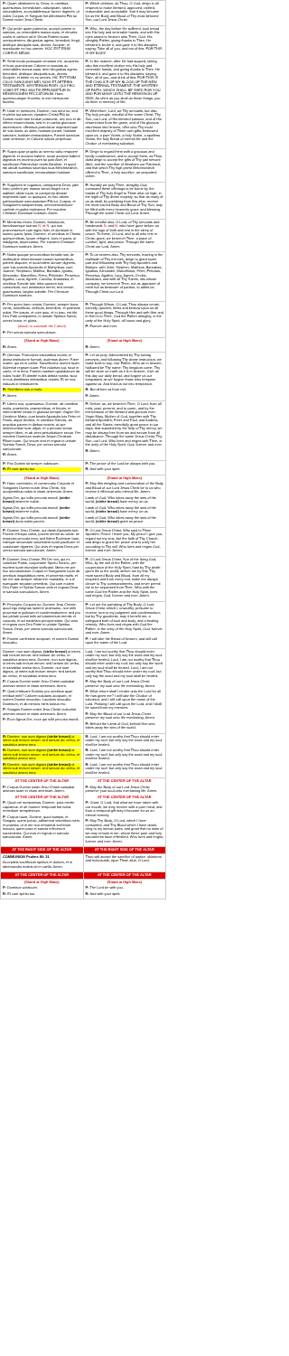| P: Quam oblationem tu, Deus, in omnibus, quaesumus, benedictam, adscriptam, ratam, rationabilem, acceptabilemque facere digneris: ut nobis Corpus, et Sanguis fiat dilectissimi Filii tui Domini nostri Jesu Christi. | P: Which oblation, do Thou, O God, deign in all respects to make blessed, approved, ratified, reasonable and acceptable: that it may become for us the Body and Blood of Thy most beloved Son, our Lord Jesus Christ. |
| P: Qui pridie quam pateretur, accepit panem in sanctas, ac venerabiles manus suas, et elevatis oculis in caelum ad te Deum Patrem suum omnipotentem, tibi gratias agens, benedixit, fregit, deditque discipulis suis, dicens: Accipite, et manducate ex hoc omnes. HOC EST ENIM CORPUS MEUM. | P: Who, the day before He suffered, took bread into His holy and venerable hands, and with His eyes raised to heaven unto Thee, God, His almighty Father, giving thanks to Thee, He blessed it, broke it, and gave it to His disciples saying: Take all of you, and eat of this: FOR THIS IS MY BODY. |
| P: Simili modo postquam cenatum est, accipiens et hunc praeclarum Calicem in sanctas ac venerabiles manus suas: item tibi gratias agens, benedixit, deditque discipulis suis, dicens: Accipite, et bibite ex eo omnes. HIC EST ENIM CALIX SANGUINIS MEI, NOVI ET AETERNI TESTAMENTI: MYSTERIUM FIDEI: QUI PRO VOBIS ET PRO MULTIS EFFUNDETUR IN REMISSIONEM PECCATORUM. Haec quotiescumque feceritis, in mei memoriam facietis. | P: In like manner, after He had supped, taking also this excellent chalice into His holy and venerable hands, and giving thanks to Thee, He blessed it, and gave it to His disciples, saying: Take, all of you, and drink of this: FOR THIS IS THE CHALICE OF MY BLOOD OF THE NEW AND ETERNAL TESTAMENT: THE MYSTERY OF FAITH: WHICH SHALL BE SHED FOR YOU AND FOR MANY UNTO THE REMISSION OF SINS. As often as you shall do these things, you do them in memory of Me. |
| P: Unde et memores, Domine, nos servi tui, sed et plebs tua sancta, ejusdem Christi Filii tui Domini nostri tam beatae passionis, nec non et ab inferis resurrectionis, sed et in caelos gloriosae ascensionis: offerimus praeclarae majestati tuae de tuis donis, ac datis, hostiam puram, hostiam sanctam, hostiam immaculatam, Panem sanctum vitae aeternae, et Calicem salutis perpetuae. | P: Wherefore, Lord, we Thy servants, but also Thy holy people, mindful of the same Christ, Thy Son, our Lord, of His blessed passion, and of His resurrection from the grave, and of His glorious ascension into heaven, offer unto Thy most excellent majesty of Thine own gifts, bestowed upon us, a pure Victim, a holy Victim, a spotless Victim, the holy Bread of eternal life and the Chalice of everlasting salvation. |
| P: Supra quae propitio ac sereno vultu respicere digneris: et accepta habere, sicuti accepta habere dignatus es munera pueri tui justi Abel, et sacrificium Patriarchae nostri Abrahae: et quod tibi obtulit summus sacerdos tuus Melchisedech, sanctum sacrificium, immaculatam hostiam. | P: Deign to regard them with a gracious and kindly countenance, and to accept them, as Thou didst deign to accept the gifts of Thy just servant Abel, and the sacrifice of Abraham our Patriarch, and that which Thy high priest Melchisedech offered to Thee, a holy sacrifice, an unspotted victim. |
| P: Supplices te rogamus, omnipotens Deus: jube haec perferri per manus sancti Angeli tui in sublime altare tuum, in conspectu divinae majestatis tuae: ut quotquot, ex hac altaris participatione sacrosanctum Filii tui, Corpus, et Sanguinem sumpserimus, omni benedictione caelesti et gratia repleamur. Per eundem Christum Dominum nostrum. Amen. | P: Humbly we pray Thee, almighty God, command these offerings to be borne by the hands of Thy holy Angel to Thine altar on high, in the sight of Thy divine majesty, so that as many of us as shall, by partaking from this altar, receive the most sacred Body and Blood of Thy Son, may be filled with every heavenly grace and blessing. Through the same Christ our Lord. Amen. |
| P: Memento etiam, Domine, famulorum, famularumque tuarum N. et N. qui nos praecesserunt cum signo fidei, et dormiunt in somno pacis. Ipsis, Domine, et omnibus in Christo quiescentibus, locum refrigerii, lucis et pacis, ut indulgeas, deprecamur. Per eundem Christum Dominum nostrum. Amen. | P: Be mindful also, O Lord, of Thy servants and handmaids N. and N. who have gone before us with the sign of faith and rest in the sleep of peace. To these, O Lord, and to all who rest in Christ, grant, we beseech Thee, a place of comfort, light, and peace. Through the same Christ our Lord. Amen. |
| P: Nobis quoque peccatoribus famulis tuis, de multitudine miserationum tuarum sperantibus, partem aliquam, et societatem donare digneris, cum tuis sanctis Apostolis et Martyribus: cum Joanne, Stephano, Matthia, Barnaba, Ignatio, Alexandro, Marcellino, Petro, Felicitate, Perpetua, Agatha, Lucia, Agnete, Caecilia, Anastasia, et omnibus Sanctis tuis: intra quorum nos consortium, non aestimator meriti, sed veniae, quaesumus, largitor admitte. Per Christum Dominum nostrum. | P: To us sinners also, Thy servants, trusting in the multitude of Thy mercies, deign to grant some part and fellowship with Thy holy Apostles and Martyrs: with John, Stephen, Matthias, Barnabas, Ignatius, Alexander, Marcellinus, Peter, Felicitas, Perpetua, Agatha, Lucy, Agnes, Cecilia, Anastasia, and with all Thy Saints, into whose company, we beseech Thee, not as appraiser of merit but as bestower of pardon, to admit us. Through Christ our Lord. |
| P: Per quem haec omnia, Domine, semper bona creas, sanctificas, vivificas, benedicis, et praestas nobis. Per ipsum, et cum ipso, et in ipso, est tibi Deo Patri omnipotenti, in unitate Spiritus Sancti, omnis honor, et gloria. (aloud, to conclude the Canon) P: Per omnia saecula saeculorum. | P: Through Whom, O Lord, Thou always create, sanctify, quicken, bless and bestow upon us all these good things. Through Him and with Him and in Him is to Thee, God the Father almighty, in the unity of the Holy Spirit, all honor and glory. P: Forever and ever. |
| (Stand at High Mass) R: Amen. | (Stand at High Mass) R: Amen. |
| P: Oremus. Praeceptis salutaribus moniti, et divina institutione formati, audemus dicere: Pater noster, qui es in caelis: Sanctificetur nomen tuum: Adveniat regnum tuum: Fiat voluntas tua, sicut in caelo, et in terra. Panem nostrum quotidianum da nobis hodie: Et dimitte nobis debita nostra, sicut et nos dimittimus debitoribus nostris. Et ne nos inducas in tentationem. R: Sed libera nos a malo. P: Amen. | P: Let us pray. Admonished by Thy saving precepts, and following Thy divine instruction, we make bold to say: Our Father, Who art in heaven, hallowed be Thy name; Thy kingdom come; Thy will be done on earth as it is in heaven. Give us this day our daily bread; and forgive us our trespasses as we forgive those who trespass against us. And lead us not into temptation. R: But deliver us from evil. P: Amen. |
| P: Libera nos, quaesumus, Domine, ab omnibus malis, praeteritis, praesentibus, et futuris: et intercedente beata et gloriosa semper Virgine Dei Genitrice Maria, cum beatis Apostolis tuis Petro et Paulo, atque Andrea, et omnibus Sanctis, da propitius pacem in diebus nostris: ut ope misericordiae tuae adjuti, et a peccato simus semper liberi, et ab omni perturbatione securi. Per eundem Dominum nostrum Jesum Christum Filium tuum. Qui tecum vivit et regnat in unitate Spiritus Sancti, Deus, per omnia saecula saeculorum. R: Amen. | P: Deliver us, we beseech Thee, O Lord, from all evils, past, present, and to come; and by the intercession of the blessed and glorious ever-Virgin Mary, Mother of God, together with Thy blessed Apostles, Peter and Paul, and Andrew, and all the Saints, mercifully grant peace in our days, that sustained by the help of Thy mercy, we may be always free from sin and secure from all disturbance. Through the same Jesus Christ, Thy Son, our Lord, Who lives and reigns with Thee, in the unity of the Holy Spirit, God, forever and ever. R: Amen. |
| P: Pax Domini sit semper vobiscum. R: Et cum spiritu tuo. | P: The peace of the Lord be always with you. R: And with your spirit. |
| (Stand at High Mass) P: Haec commixtio, et consecratio Corporis et Sanguinis Domini nostri Jesu Christi, fiat accipientibus nobis in vitam aeternam. Amen. Agnus Dei, qui tollis peccata mundi: (strike breast) miserere nobis. Agnus Dei, qui tollis peccata mundi: (strike breast) miserere nobis. Agnus Dei, qui tollis peccata mundi: (strike breast) dona nobis pacem. | (Stand at High Mass) P: May this mingling and consecration of the Body and Blood of our Lord Jesus Christ be to us who receive it effectual unto eternal life. Amen. Lamb of God, Who takes away the sins of the world, (strike breast) have mercy on us. Lamb of God, Who takes away the sins of the world, (strike breast) have mercy on us. Lamb of God, Who takes away the sins of the world, (strike breast) grant us peace. |
| P: Domine Jesu Christe, qui dixisti Apostolis tuis: Pacem relinquo vobis, pacem meam do vobis: ne respicias peccata mea, sed fidem Ecclesiae tuae; eamque secundum voluntatem tuam pacificare et coadunare digneris: Qui vivis et regnas Deus per omnia saecula saeculorum. Amen. | P: O Lord Jesus Christ, Who said to Thine Apostles: Peace I leave you, My peace I give you; regard not my sins, but the faith of Thy Church, and deign to grant her peace and to unify her according to Thy will: Who lives and reigns God, forever and ever. Amen. |
| P: Domine Jesu Christe, Fili Dei vivi, qui ex voluntate Patris, cooperante Spiritu Sancto, per mortem tuam mundum vivificasti: libera me per hoc sacrosanctum Corpus et Sanguinem tuum ab omnibus iniquitatibus meis, et universis malis: et fac me tuis semper inhaerere mandatis, et a te numquam separari permittas: Qui cum eodem Deo Patre et Spiritu Sancto vivis et regnas Deus in saecula saeculorum. Amen. | P: O Lord Jesus Christ, Son of the living God, Who, by the will of the Father, with the cooperation of the Holy Spirit, hast by Thy death given life to the world; deliver me by this, Thy most sacred Body and Blood, from all my iniquities and from every evil; make me always cleave to Thy commandments, and never permit me to be separated from Thee, Who with the same God the Father and the Holy Spirit, lives and reigns, God, forever and ever. Amen. |
| P: Perceptio Corporis tui, Domine Jesu Christe, quod ego indignus sumere praesumo, non mihi proveniat in judicium et condemnationem: sed pro tua pietate prosit mihi ad tutamentum mentis et corporis, et ad medelam percipiendam: Qui vivis et regnas cum Deo Patre in unitate Spiritus Sancti, Deus, per omnia saecula saeculorum. Amen. P: Panem caelestem accipiam, et nomen Domini invocabo. | P: Let not the partaking of Thy Body, O Lord Jesus Christ, which I, unworthy, presume to receive, turn to my judgment and condemnation; but by Thy goodness, may it benefit me, a safeguard both of soul and body, and a healing remedy: Who lives and reigns with God the Father, in the unity of the Holy Spirit, God, forever and ever. Amen. P: I will take the Bread of heaven, and will call upon the name of the Lord. |
| Domine, non sum dignus, (strike breast) ut intres sub tectum meum: sed tantum dic verbo, et sanabitur anima mea. Domine, non sum dignus, ut intres sub tectum meum: sed tantum dic verbo, et sanabitur anima mea. Domine, non sum dignus, ut intres sub tectum meum: sed tantum dic verbo, et sanabitur anima mea. P: Corpus Domini nostri Jesu Christi custodiat animam meam in vitam aeternam. Amen. P: Quid retribuam Domino pro omnibus quae retribuit mihi? Calicem salutaris accipiam, et nomen Domini invocabo. Laudans invocabo Dominum, et ab inimicis meis salvus ero. P: Sanguis Domini nostri Jesu Christi custodiat animam meam in vitam aeternam. Amen. P: Ecce Agnus Dei, ecce qui tollit peccata mundi. | Lord, I am not worthy that Thou should enter under my roof; but only say the word and my soul shall be healed. Lord, I am not worthy that Thou should enter under my roof; but only say the word and my soul shall be healed. Lord, I am not worthy that Thou should enter under my roof; but only say the word and my soul shall be healed. P: May the Body of our Lord Jesus Christ preserve my soul unto life everlasting. Amen. P: What return shall I render unto the Lord for all He has given me? I will take the Chalice of salvation, and I will call upon the name of the Lord. Praising I will call upon the Lord, and I shall be saved from my enemies. P: May the Blood of our Lord Jesus Christ preserve my soul unto life everlasting. Amen. P: Behold the Lamb of God, behold Him who takes away the sins of the world. |
| R: Domine, non sum dignus (strike breast) ut intres sub tectum meum: sed tantum dic verbo, et sanabitur anima mea. R: Domine, non sum dignus (strike breast) ut intres sub tectum meum: sed tantum dic verbo, et sanabitur anima mea. R: Domine, non sum dignus (strike breast) ut intres sub tectum meum: sed tantum dic verbo, et sanabitur anima mea. | R: Lord, I am not worthy that Thou should enter under my roof; but only say the word and my soul shall be healed. R: Lord, I am not worthy that Thou should enter under my roof; but only say the word and my soul shall be healed. R: Lord, I am not worthy that Thou should enter under my roof; but only say the word and my soul shall be healed. |
| AT THE CENTER OF THE ALTAR P: Corpus Domini nostri Jesu Christi custodiat animam tuam in vitam aeternam. Amen. AT THE CENTER OF THE ALTAR P: Quod ore sumpsimus, Domine, pura mente capiamus: et de munere temporali fiat nobis remedium sempiternum. P: Corpus tuum, Domine, quod sumpsi, et Sanguis, quem potavi, adhaereat visceribus meis: et praesta; ut in me non remaneat scelerum macula, quem pura et sancta refecerunt sacramenta: Qui vivis et regnas in saecula saeculorum. Amen. | AT THE CENTER OF THE ALTAR P: May the Body of our Lord Jesus Christ preserve your soul unto everlasting life. Amen. AT THE CENTER OF THE ALTAR P: Grant, O Lord, that what we have taken with our mouth, we may receive with a pure mind; and from a temporal gift may it become for us an eternal remedy. P: May Thy Body, O Lord, which I have consumed, and Thy Blood which I have drunk, cling to my inmost parts; and grant that no stain of sin may remain in me, whom these pure and holy sacraments have refreshed. Who lives and reigns, forever and ever. Amen. |
| AT THE RIGHT SIDE OF THE ALTAR | AT THE RIGHT SIDE OF THE ALTAR |
| COMMUNION Psalms 80: 21 Accepistis sacrificium spiritus et donum, et in tabernaculis nostris sit in caelis. Amen. | Thou wilt accept the sacrifice of justice, oblations and holocausts, upon Thine altar, O Lord. |
| AT THE CENTER OF THE ALTAR | AT THE CENTER OF THE ALTAR |
| (Stand at High Mass) P: Dominus vobiscum. R: Et cum spiritu tuo. | (Stand at High Mass) P: The Lord be with you. R: And with your spirit. |